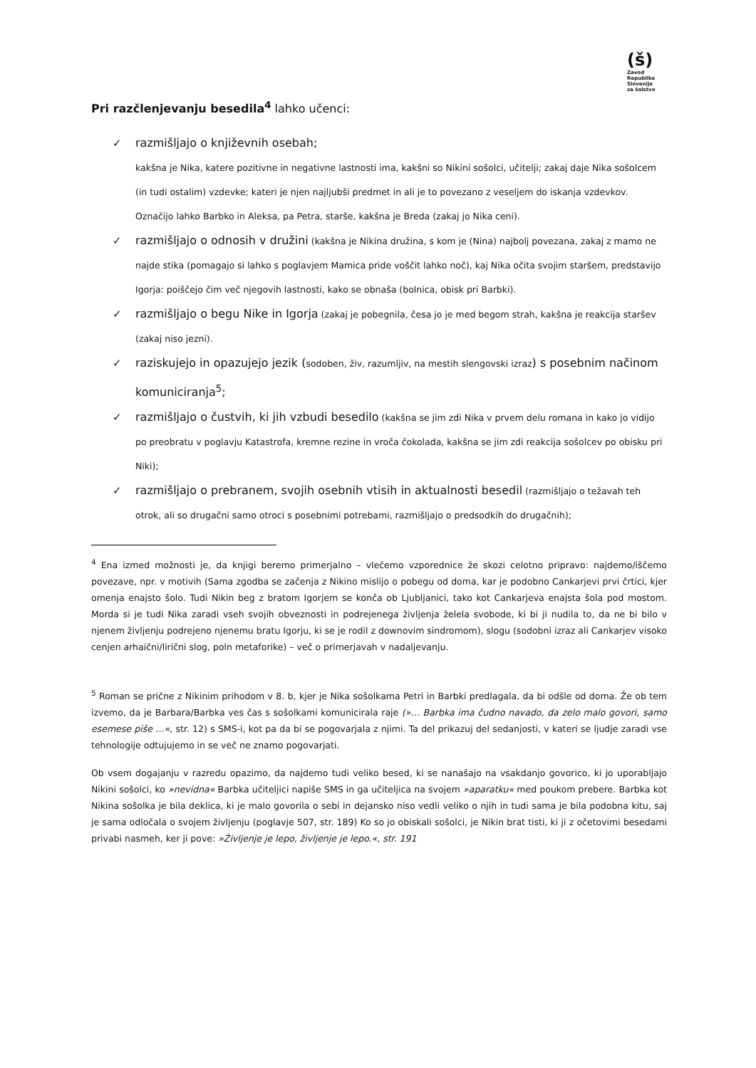(š)
Zavod
Republike
Slovenije
za šolstvo
Pri razčlenjevanju besedila<sup>4</sup> lahko učenci:
✓ razmišljajo o književnih osebah;
kakšna je Nika, katere pozitivne in negativne lastnosti ima, kakšni so Nikini sošolci, učitelji; zakaj daje Nika sošolcem (in tudi ostalim) vzdevke; kateri je njen najljubši predmet in ali je to povezano z veseljem do iskanja vzdevkov. Označijo lahko Barbko in Aleksa, pa Petra, starše, kakšna je Breda (zakaj jo Nika ceni).
✓ razmišljajo o odnosih v družini (kakšna je Nikina družina, s kom je (Nina) najbolj povezana, zakaj z mamo ne najde stika (pomagajo si lahko s poglavjem Mamica pride voščit lahko noč), kaj Nika očita svojim staršem, predstavijo Igorja: poiščejo čim več njegovih lastnosti, kako se obnaša (bolnica, obisk pri Barbki).
✓ razmišljajo o begu Nike in Igorja (zakaj je pobegnila, česa jo je med begom strah, kakšna je reakcija staršev (zakaj niso jezni).
✓ raziskujejo in opazujejo jezik (sodoben, živ, razumljiv, na mestih slengovski izraz) s posebnim načinom komuniciranja<sup>5</sup>;
✓ razmišljajo o čustvih, ki jih vzbudi besedilo (kakšna se jim zdi Nika v prvem delu romana in kako jo vidijo po preobratu v poglavju Katastrofa, kremne rezine in vroča čokolada, kakšna se jim zdi reakcija sošolcev po obisku pri Niki);
✓ razmišljajo o prebranem, svojih osebnih vtisih in aktualnosti besedil (razmišljajo o težavah teh otrok, ali so drugačni samo otroci s posebnimi potrebami, razmišljajo o predsodkih do drugačnih);
<sup>4</sup> Ena izmed možnosti je, da knjigi beremo primerjalno – vlečemo vzporednice že skozi celotno pripravo: najdemo/iščemo povezave, npr. v motivih (Sama zgodba se začenja z Nikino mislijo o pobegu od doma, kar je podobno Cankarjevi prvi črtici, kjer omenja enajsto šolo. Tudi Nikin beg z bratom Igorjem se konča ob Ljubljanici, tako kot Cankarjeva enajsta šola pod mostom. Morda si je tudi Nika zaradi vseh svojih obveznosti in podrejenega življenja želela svobode, ki bi ji nudila to, da ne bi bilo v njenem življenju podrejeno njenemu bratu Igorju, ki se je rodil z downovim sindromom), slogu (sodobni izraz ali Cankarjev visoko cenjen arhaični/lirični slog, poln metaforike) – več o primerjavah v nadaljevanju.
<sup>5</sup> Roman se prične z Nikinim prihodom v 8. b, kjer je Nika sošolkama Petri in Barbki predlagala, da bi odšle od doma. Že ob tem izvemo, da je Barbara/Barbka ves čas s sošolkami komunicirala raje (»… Barbka ima čudno navado, da zelo malo govori, samo esemese piše …«, str. 12) s SMS-i, kot pa da bi se pogovarjala z njimi. Ta del prikazuj del sedanjosti, v kateri se ljudje zaradi vse tehnologije odtujujemo in se več ne znamo pogovarjati.
Ob vsem dogajanju v razredu opazimo, da najdemo tudi veliko besed, ki se nanašajo na vsakdanjo govorico, ki jo uporabljajo Nikini sošolci, ko »nevidna« Barbka učiteljici napiše SMS in ga učiteljica na svojem »aparatku« med poukom prebere. Barbka kot Nikina sošolka je bila deklica, ki je malo govorila o sebi in dejansko niso vedli veliko o njih in tudi sama je bila podobna kitu, saj je sama odločala o svojem življenju (poglavje 507, str. 189) Ko so jo obiskali sošolci, je Nikin brat tisti, ki ji z očetovimi besedami privabi nasmeh, ker ji pove: »Življenje je lepo, življenje je lepo.«, str. 191